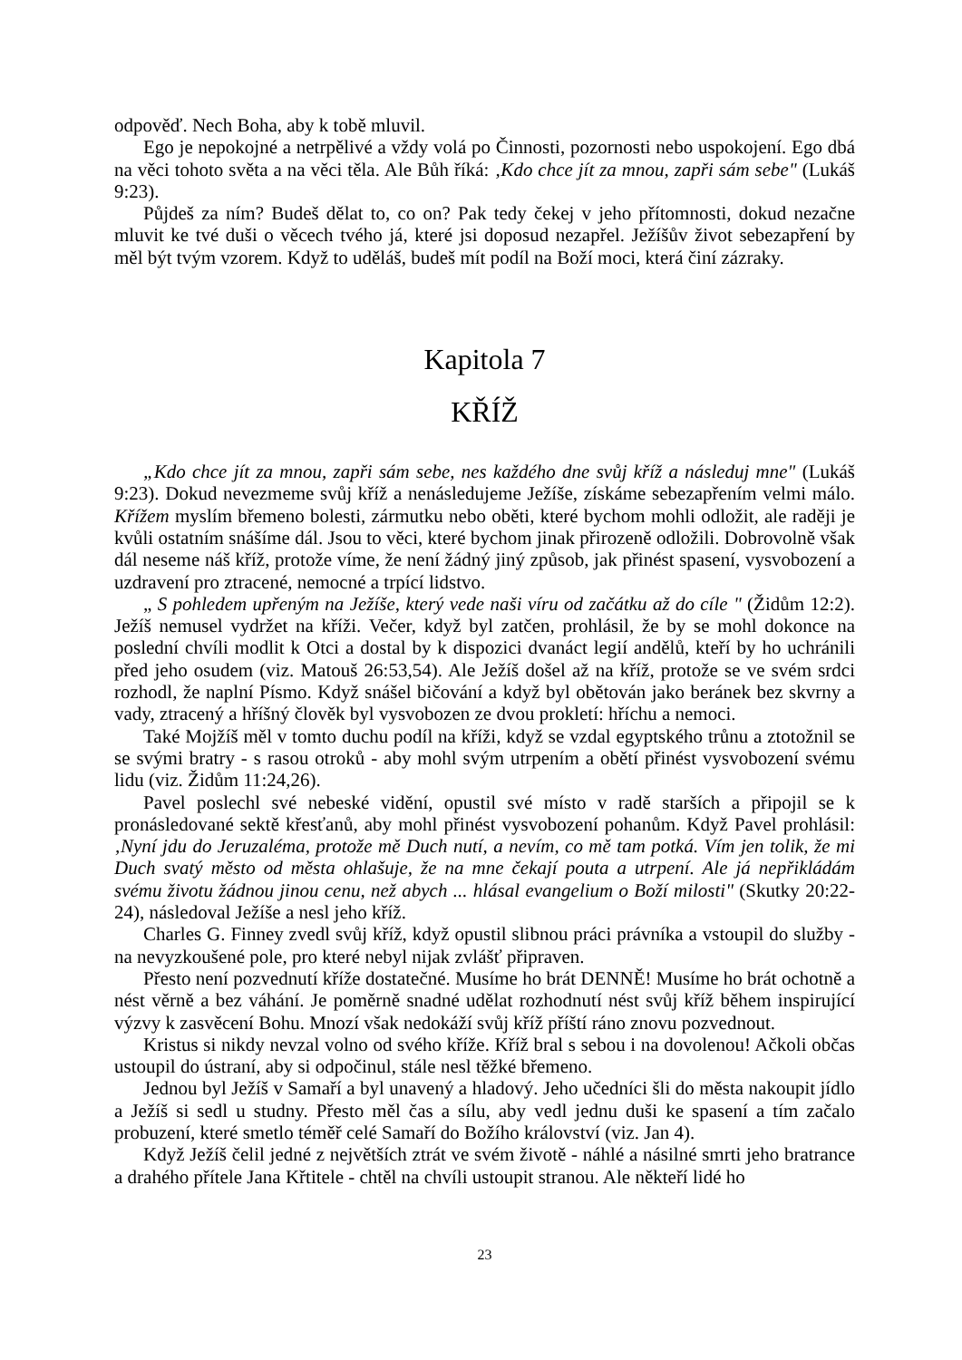odpověď. Nech Boha, aby k tobě mluvil.
Ego je nepokojné a netrpělivé a vždy volá po Činnosti, pozornosti nebo uspokojení. Ego dbá na věci tohoto světa a na věci těla. Ale Bůh říká: ‚Kdo chce jít za mnou, zapři sám sebe" (Lukáš 9:23).
Půjdeš za ním? Budeš dělat to, co on? Pak tedy čekej v jeho přítomnosti, dokud nezačne mluvit ke tvé duši o věcech tvého já, které jsi doposud nezapřel. Ježíšův život sebezapření by měl být tvým vzorem. Když to uděláš, budeš mít podíl na Boží moci, která činí zázraky.
Kapitola 7
KŘÍŽ
„Kdo chce jít za mnou, zapři sám sebe, nes každého dne svůj kříž a následuj mne" (Lukáš 9:23). Dokud nevezmeme svůj kříž a nenásledujeme Ježíše, získáme sebezapřením velmi málo. Křížem myslím břemeno bolesti, zármutku nebo oběti, které bychom mohli odložit, ale raději je kvůli ostatním snášíme dál. Jsou to věci, které bychom jinak přirozeně odložili. Dobrovolně však dál neseme náš kříž, protože víme, že není žádný jiný způsob, jak přinést spasení, vysvobození a uzdravení pro ztracené, nemocné a trpící lidstvo.
„ S pohledem upřeným na Ježíše, který vede naši víru od začátku až do cíle " (Židům 12:2). Ježíš nemusel vydržet na kříži. Večer, když byl zatčen, prohlásil, že by se mohl dokonce na poslední chvíli modlit k Otci a dostal by k dispozici dvanáct legií andělů, kteří by ho uchránili před jeho osudem (viz. Matouš 26:53,54). Ale Ježíš došel až na kříž, protože se ve svém srdci rozhodl, že naplní Písmo. Když snášel bičování a když byl obětován jako beránek bez skvrny a vady, ztracený a hříšný člověk byl vysvobozen ze dvou prokletí: hříchu a nemoci.
Také Mojžíš měl v tomto duchu podíl na kříži, když se vzdal egyptského trůnu a ztotožnil se se svými bratry - s rasou otroků - aby mohl svým utrpením a obětí přinést vysvobození svému lidu (viz. Židům 11:24,26).
Pavel poslechl své nebeské vidění, opustil své místo v radě starších a připojil se k pronásledované sektě křesťanů, aby mohl přinést vysvobození pohanům. Když Pavel prohlásil: ‚Nyní jdu do Jeruzaléma, protože mě Duch nutí, a nevím, co mě tam potká. Vím jen tolik, že mi Duch svatý město od města ohlašuje, že na mne čekají pouta a utrpení. Ale já nepřikládám svému životu žádnou jinou cenu, než abych ... hlásal evangelium o Boží milosti" (Skutky 20:22-24), následoval Ježíše a nesl jeho kříž.
Charles G. Finney zvedl svůj kříž, když opustil slibnou práci právníka a vstoupil do služby - na nevyzkoušené pole, pro které nebyl nijak zvlášť připraven.
Přesto není pozvednutí kříže dostatečné. Musíme ho brát DENNĚ! Musíme ho brát ochotně a nést věrně a bez váhání. Je poměrně snadné udělat rozhodnutí nést svůj kříž během inspirující výzvy k zasvěcení Bohu. Mnozí však nedokáží svůj kříž příští ráno znovu pozvednout.
Kristus si nikdy nevzal volno od svého kříže. Kříž bral s sebou i na dovolenou! Ačkoli občas ustoupil do ústraní, aby si odpočinul, stále nesl těžké břemeno.
Jednou byl Ježíš v Samaří a byl unavený a hladový. Jeho učedníci šli do města nakoupit jídlo a Ježíš si sedl u studny. Přesto měl čas a sílu, aby vedl jednu duši ke spasení a tím začalo probuzení, které smetlo téměř celé Samaří do Božího království (viz. Jan 4).
Když Ježíš čelil jedné z největších ztrát ve svém životě - náhlé a násilné smrti jeho bratrance a drahého přítele Jana Křtitele - chtěl na chvíli ustoupit stranou. Ale někteří lidé ho
23